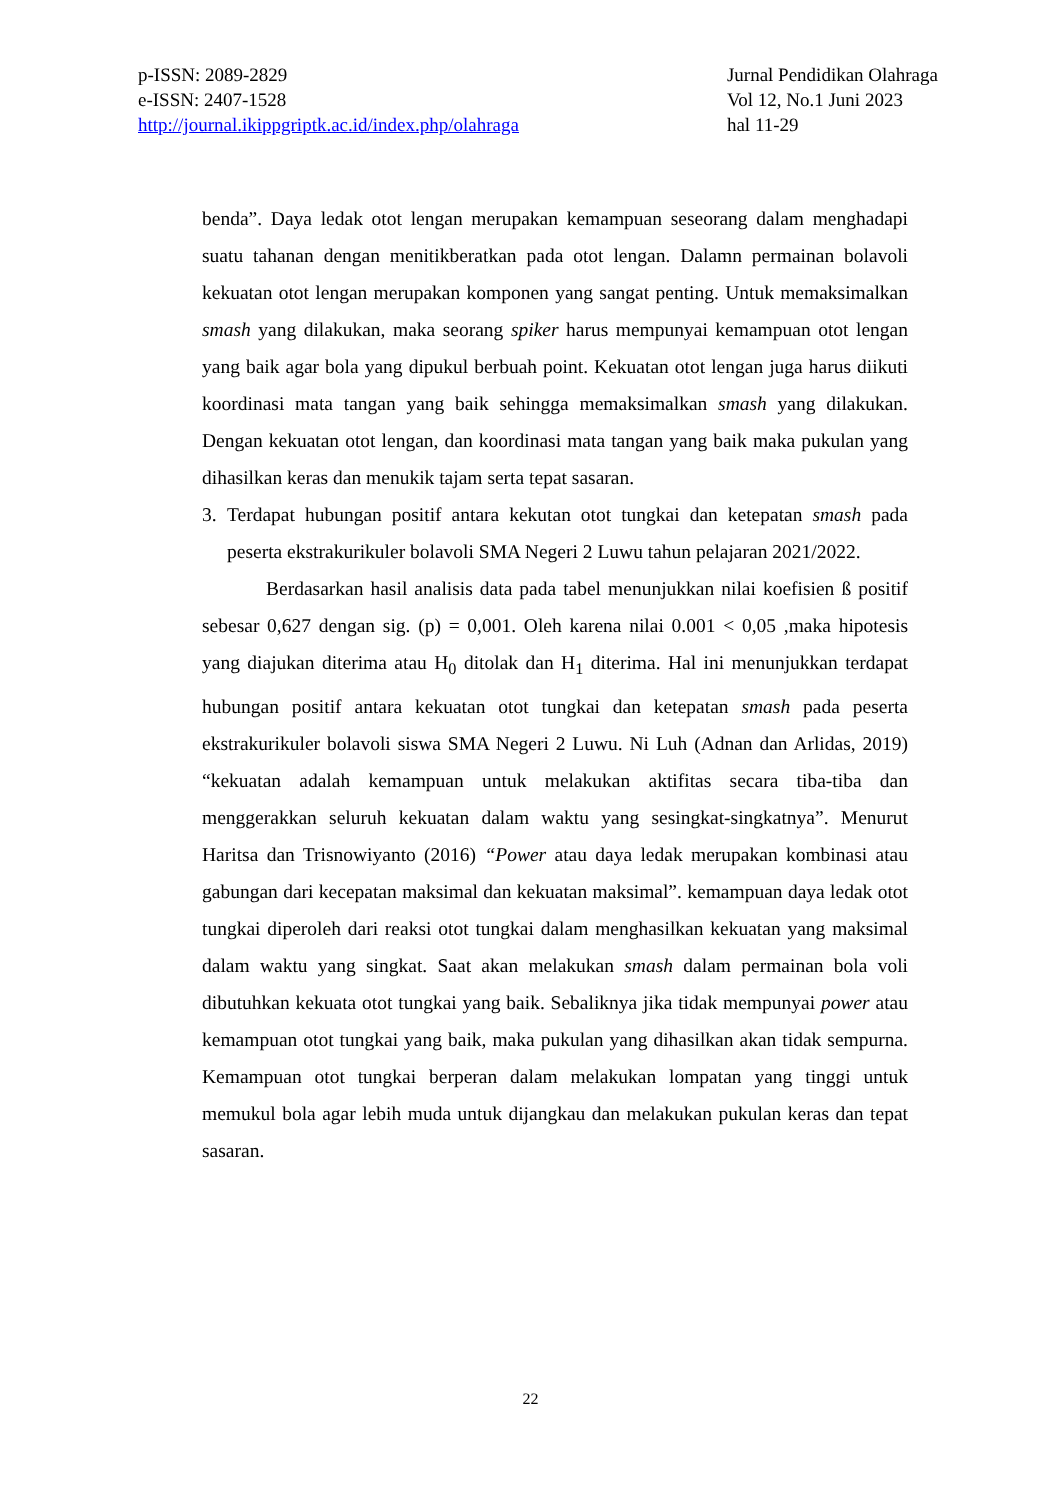p-ISSN: 2089-2829
e-ISSN: 2407-1528
http://journal.ikippgriptk.ac.id/index.php/olahraga
Jurnal Pendidikan Olahraga
Vol 12, No.1 Juni 2023
hal 11-29
benda”. Daya ledak otot lengan merupakan kemampuan seseorang dalam menghadapi suatu tahanan dengan menitikberatkan pada otot lengan. Dalamn permainan bolavoli kekuatan otot lengan merupakan komponen yang sangat penting. Untuk memaksimalkan smash yang dilakukan, maka seorang spiker harus mempunyai kemampuan otot lengan yang baik agar bola yang dipukul berbuah point. Kekuatan otot lengan juga harus diikuti koordinasi mata tangan yang baik sehingga memaksimalkan smash yang dilakukan. Dengan kekuatan otot lengan, dan koordinasi mata tangan yang baik maka pukulan yang dihasilkan keras dan menukik tajam serta tepat sasaran.
3. Terdapat hubungan positif antara kekutan otot tungkai dan ketepatan smash pada peserta ekstrakurikuler bolavoli SMA Negeri 2 Luwu tahun pelajaran 2021/2022.
Berdasarkan hasil analisis data pada tabel menunjukkan nilai koefisien ß positif sebesar 0,627 dengan sig. (p) = 0,001. Oleh karena nilai 0.001 < 0,05 ,maka hipotesis yang diajukan diterima atau H<sub>0</sub> ditolak dan H<sub>1</sub> diterima. Hal ini menunjukkan terdapat hubungan positif antara kekuatan otot tungkai dan ketepatan smash pada peserta ekstrakurikuler bolavoli siswa SMA Negeri 2 Luwu. Ni Luh (Adnan dan Arlidas, 2019) “kekuatan adalah kemampuan untuk melakukan aktifitas secara tiba-tiba dan menggerakkan seluruh kekuatan dalam waktu yang sesingkat-singkatnya”. Menurut Haritsa dan Trisnowiyanto (2016) “Power atau daya ledak merupakan kombinasi atau gabungan dari kecepatan maksimal dan kekuatan maksimal”. kemampuan daya ledak otot tungkai diperoleh dari reaksi otot tungkai dalam menghasilkan kekuatan yang maksimal dalam waktu yang singkat. Saat akan melakukan smash dalam permainan bola voli dibutuhkan kekuata otot tungkai yang baik. Sebaliknya jika tidak mempunyai power atau kemampuan otot tungkai yang baik, maka pukulan yang dihasilkan akan tidak sempurna. Kemampuan otot tungkai berperan dalam melakukan lompatan yang tinggi untuk memukul bola agar lebih muda untuk dijangkau dan melakukan pukulan keras dan tepat sasaran.
22